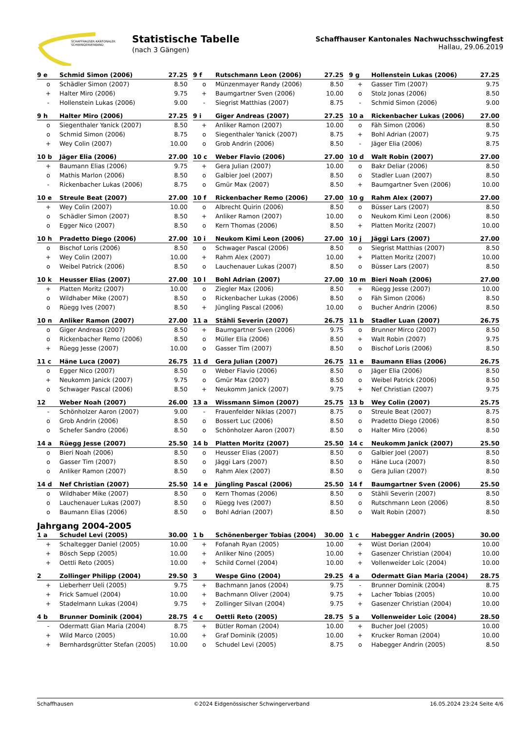SCHAFFHAUSER KANTONALER
SCHWINGERVERBAND
Statistische Tabelle
(nach 3 Gängen)
Schaffhauser Kantonales Nachwuchsschwingfest
Hallau, 29.06.2019
| 9 e | Schmid Simon (2006) | 27.25 |
| --- | --- | --- |
| o | Schädler Simon (2007) | 8.50 |
| + | Halter Miro (2006) | 9.75 |
| - | Hollenstein Lukas (2006) | 9.00 |
| 9 f | Rutschmann Leon (2006) | 27.25 |
| --- | --- | --- |
| o | Münzenmayer Randy (2006) | 8.50 |
| + | Baumgartner Sven (2006) | 10.00 |
| - | Siegrist Matthias (2007) | 8.75 |
| 9 g | Hollenstein Lukas (2006) | 27.25 |
| --- | --- | --- |
| + | Gasser Tim (2007) | 9.75 |
| o | Stolz Jonas (2006) | 8.50 |
| - | Schmid Simon (2006) | 9.00 |
| 9 h | Halter Miro (2006) | 27.25 |
| --- | --- | --- |
| o | Siegenthaler Yanick (2007) | 8.50 |
| o | Schmid Simon (2006) | 8.75 |
| + | Wey Colin (2007) | 10.00 |
| 9 i | Giger Andreas (2007) | 27.25 |
| --- | --- | --- |
| + | Anliker Ramon (2007) | 10.00 |
| o | Siegenthaler Yanick (2007) | 8.75 |
| o | Grob Andrin (2006) | 8.50 |
| 10 a | Rickenbacher Lukas (2006) | 27.00 |
| --- | --- | --- |
| o | Fäh Simon (2006) | 8.50 |
| + | Bohl Adrian (2007) | 9.75 |
| - | Jäger Elia (2006) | 8.75 |
| 10 b | Jäger Elia (2006) | 27.00 |
| --- | --- | --- |
| + | Baumann Elias (2006) | 9.75 |
| o | Mathis Marlon (2006) | 8.50 |
| - | Rickenbacher Lukas (2006) | 8.75 |
| 10 c | Weber Flavio (2006) | 27.00 |
| --- | --- | --- |
| + | Gera Julian (2007) | 10.00 |
| o | Galbier Joel (2007) | 8.50 |
| o | Gmür Max (2007) | 8.50 |
| 10 d | Walt Robin (2007) | 27.00 |
| --- | --- | --- |
| o | Bakr Deliar (2006) | 8.50 |
| o | Stadler Luan (2007) | 8.50 |
| + | Baumgartner Sven (2006) | 10.00 |
| 10 e | Streule Beat (2007) | 27.00 |
| --- | --- | --- |
| + | Wey Colin (2007) | 10.00 |
| o | Schädler Simon (2007) | 8.50 |
| o | Egger Nico (2007) | 8.50 |
| 10 f | Rickenbacher Remo (2006) | 27.00 |
| --- | --- | --- |
| o | Albrecht Quirin (2006) | 8.50 |
| + | Anliker Ramon (2007) | 10.00 |
| o | Kern Thomas (2006) | 8.50 |
| 10 g | Rahm Alex (2007) | 27.00 |
| --- | --- | --- |
| o | Büsser Lars (2007) | 8.50 |
| o | Neukom Kimi Leon (2006) | 8.50 |
| + | Platten Moritz (2007) | 10.00 |
| 10 h | Pradetto Diego (2006) | 27.00 |
| --- | --- | --- |
| o | Bischof Loris (2006) | 8.50 |
| + | Wey Colin (2007) | 10.00 |
| o | Weibel Patrick (2006) | 8.50 |
| 10 i | Neukom Kimi Leon (2006) | 27.00 |
| --- | --- | --- |
| o | Schwager Pascal (2006) | 8.50 |
| + | Rahm Alex (2007) | 10.00 |
| o | Lauchenauer Lukas (2007) | 8.50 |
| 10 j | Jäggi Lars (2007) | 27.00 |
| --- | --- | --- |
| o | Siegrist Matthias (2007) | 8.50 |
| + | Platten Moritz (2007) | 10.00 |
| o | Büsser Lars (2007) | 8.50 |
| 10 k | Heusser Elias (2007) | 27.00 |
| --- | --- | --- |
| + | Platten Moritz (2007) | 10.00 |
| o | Wildhaber Mike (2007) | 8.50 |
| o | Rüegg Ives (2007) | 8.50 |
| 10 l | Bohl Adrian (2007) | 27.00 |
| --- | --- | --- |
| o | Ziegler Max (2006) | 8.50 |
| o | Rickenbacher Lukas (2006) | 8.50 |
| + | Jüngling Pascal (2006) | 10.00 |
| 10 m | Bieri Noah (2006) | 27.00 |
| --- | --- | --- |
| + | Rüegg Jesse (2007) | 10.00 |
| o | Fäh Simon (2006) | 8.50 |
| o | Bucher Andrin (2006) | 8.50 |
| 10 n | Anliker Ramon (2007) | 27.00 |
| --- | --- | --- |
| o | Giger Andreas (2007) | 8.50 |
| o | Rickenbacher Remo (2006) | 8.50 |
| + | Rüegg Jesse (2007) | 10.00 |
| 11 a | Stähli Severin (2007) | 26.75 |
| --- | --- | --- |
| + | Baumgartner Sven (2006) | 9.75 |
| o | Müller Elia (2006) | 8.50 |
| o | Gasser Tim (2007) | 8.50 |
| 11 b | Stadler Luan (2007) | 26.75 |
| --- | --- | --- |
| o | Brunner Mirco (2007) | 8.50 |
| + | Walt Robin (2007) | 9.75 |
| o | Bischof Loris (2006) | 8.50 |
| 11 c | Häne Luca (2007) | 26.75 |
| --- | --- | --- |
| o | Egger Nico (2007) | 8.50 |
| + | Neukomm Janick (2007) | 9.75 |
| o | Schwager Pascal (2006) | 8.50 |
| 11 d | Gera Julian (2007) | 26.75 |
| --- | --- | --- |
| o | Weber Flavio (2006) | 8.50 |
| o | Gmür Max (2007) | 8.50 |
| + | Neukomm Janick (2007) | 9.75 |
| 11 e | Baumann Elias (2006) | 26.75 |
| --- | --- | --- |
| o | Jäger Elia (2006) | 8.50 |
| o | Weibel Patrick (2006) | 8.50 |
| + | Nef Christian (2007) | 9.75 |
| 12 | Weber Noah (2007) | 26.00 |
| --- | --- | --- |
| - | Schönholzer Aaron (2007) | 9.00 |
| o | Grob Andrin (2006) | 8.50 |
| o | Schefer Sandro (2006) | 8.50 |
| 13 a | Wissmann Simon (2007) | 25.75 |
| --- | --- | --- |
| - | Frauenfelder Niklas (2007) | 8.75 |
| o | Bossert Luc (2006) | 8.50 |
| o | Schönholzer Aaron (2007) | 8.50 |
| 13 b | Wey Colin (2007) | 25.75 |
| --- | --- | --- |
| o | Streule Beat (2007) | 8.75 |
| o | Pradetto Diego (2006) | 8.50 |
| o | Halter Miro (2006) | 8.50 |
| 14 a | Rüegg Jesse (2007) | 25.50 |
| --- | --- | --- |
| o | Bieri Noah (2006) | 8.50 |
| o | Gasser Tim (2007) | 8.50 |
| o | Anliker Ramon (2007) | 8.50 |
| 14 b | Platten Moritz (2007) | 25.50 |
| --- | --- | --- |
| o | Heusser Elias (2007) | 8.50 |
| o | Jäggi Lars (2007) | 8.50 |
| o | Rahm Alex (2007) | 8.50 |
| 14 c | Neukomm Janick (2007) | 25.50 |
| --- | --- | --- |
| o | Galbier Joel (2007) | 8.50 |
| o | Häne Luca (2007) | 8.50 |
| o | Gera Julian (2007) | 8.50 |
| 14 d | Nef Christian (2007) | 25.50 |
| --- | --- | --- |
| o | Wildhaber Mike (2007) | 8.50 |
| o | Lauchenauer Lukas (2007) | 8.50 |
| o | Baumann Elias (2006) | 8.50 |
| 14 e | Jüngling Pascal (2006) | 25.50 |
| --- | --- | --- |
| o | Kern Thomas (2006) | 8.50 |
| o | Rüegg Ives (2007) | 8.50 |
| o | Bohl Adrian (2007) | 8.50 |
| 14 f | Baumgartner Sven (2006) | 25.50 |
| --- | --- | --- |
| o | Stähli Severin (2007) | 8.50 |
| o | Rutschmann Leon (2006) | 8.50 |
| o | Walt Robin (2007) | 8.50 |
Jahrgang 2004-2005
| 1 a | Schudel Levi (2005) | 30.00 |
| --- | --- | --- |
| + | Schaltegger Daniel (2005) | 10.00 |
| + | Bösch Sepp (2005) | 10.00 |
| + | Oettli Reto (2005) | 10.00 |
| 1 b | Schönenberger Tobias (2004) | 30.00 |
| --- | --- | --- |
| + | Fofanah Ryan (2005) | 10.00 |
| + | Anliker Nino (2005) | 10.00 |
| + | Schild Cornel (2004) | 10.00 |
| 1 c | Habegger Andrin (2005) | 30.00 |
| --- | --- | --- |
| + | Wüst Dorian (2004) | 10.00 |
| + | Gasenzer Christian (2004) | 10.00 |
| + | Vollenweider Loïc (2004) | 10.00 |
| 2 | Zollinger Philipp (2004) | 29.50 |
| --- | --- | --- |
| + | Lieberherr Ueli (2005) | 9.75 |
| + | Frick Samuel (2004) | 10.00 |
| + | Stadelmann Lukas (2004) | 9.75 |
| 3 | Wespe Gino (2004) | 29.25 |
| --- | --- | --- |
| + | Bachmann Janos (2004) | 9.75 |
| + | Bachmann Oliver (2004) | 9.75 |
| + | Zollinger Silvan (2004) | 9.75 |
| 4 a | Odermatt Gian Maria (2004) | 28.75 |
| --- | --- | --- |
| - | Brunner Dominik (2004) | 8.75 |
| + | Lacher Tobias (2005) | 10.00 |
| + | Gasenzer Christian (2004) | 10.00 |
| 4 b | Brunner Dominik (2004) | 28.75 |
| --- | --- | --- |
| - | Odermatt Gian Maria (2004) | 8.75 |
| + | Wild Marco (2005) | 10.00 |
| + | Bernhardsgrütter Stefan (2005) | 10.00 |
| 4 c | Oettli Reto (2005) | 28.75 |
| --- | --- | --- |
| + | Bütler Roman (2004) | 10.00 |
| + | Graf Dominik (2005) | 10.00 |
| o | Schudel Levi (2005) | 8.75 |
| 5 a | Vollenweider Loïc (2004) | 28.50 |
| --- | --- | --- |
| + | Bucher Joel (2005) | 10.00 |
| + | Krucker Roman (2004) | 10.00 |
| o | Habegger Andrin (2005) | 8.50 |
Schaffhausen ©2024 Eidgenössischer Schwingerverband 16.05.2024 23:24 Seite 4/6